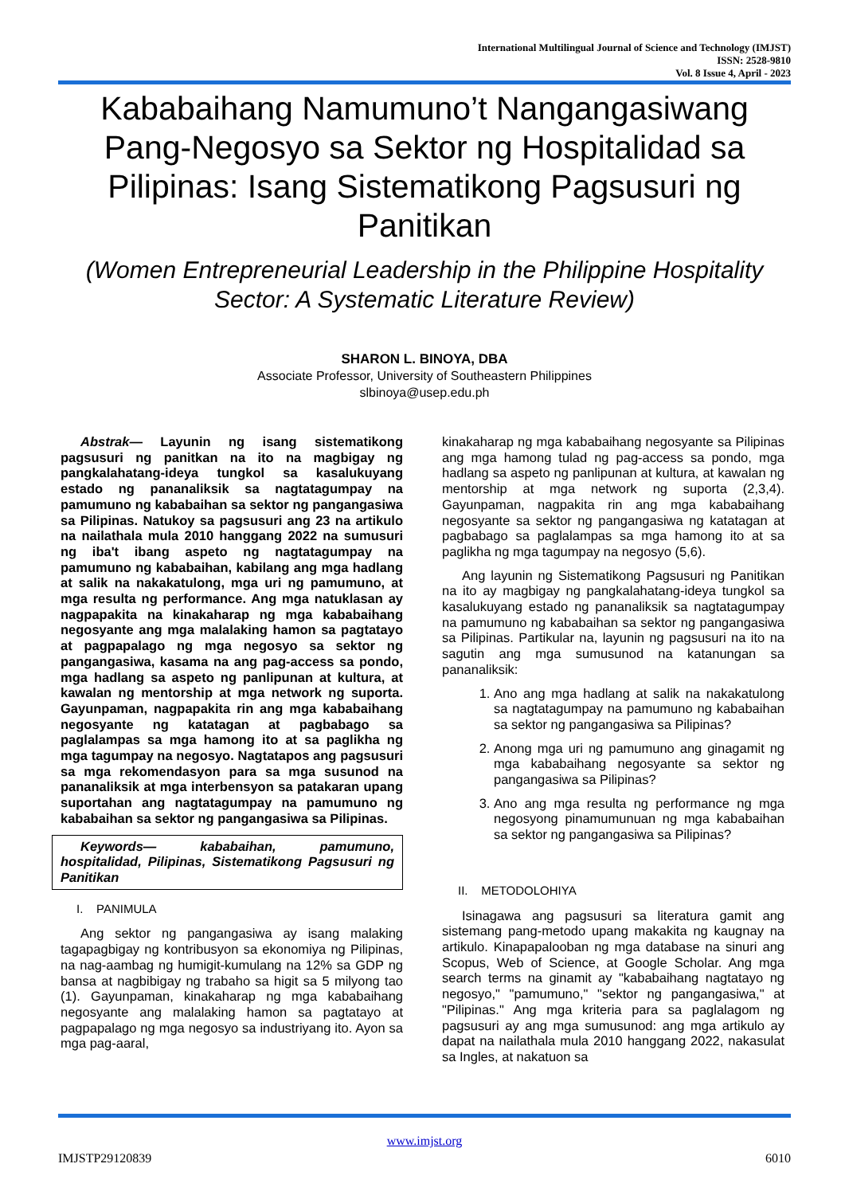International Multilingual Journal of Science and Technology (IMJST)
ISSN: 2528-9810
Vol. 8 Issue 4, April - 2023
Kababaihang Namumuno’t Nangangasiwang Pang-Negosyo sa Sektor ng Hospitalidad sa Pilipinas: Isang Sistematikong Pagsusuri ng Panitikan
(Women Entrepreneurial Leadership in the Philippine Hospitality Sector: A Systematic Literature Review)
SHARON L. BINOYA, DBA
Associate Professor, University of Southeastern Philippines
slbinoya@usep.edu.ph
Abstrak— Layunin ng isang sistematikong pagsusuri ng panitkan na ito na magbigay ng pangkalahatang-ideya tungkol sa kasalukuyang estado ng pananaliksik sa nagtatagumpay na pamumuno ng kababaihan sa sektor ng pangangasiwa sa Pilipinas. Natukoy sa pagsusuri ang 23 na artikulo na nailathala mula 2010 hanggang 2022 na sumusuri ng iba't ibang aspeto ng nagtatagumpay na pamumuno ng kababaihan, kabilang ang mga hadlang at salik na nakakatulong, mga uri ng pamumuno, at mga resulta ng performance. Ang mga natuklasan ay nagpapakita na kinakaharap ng mga kababaihang negosyante ang mga malalaking hamon sa pagtatayo at pagpapalago ng mga negosyo sa sektor ng pangangasiwa, kasama na ang pag-access sa pondo, mga hadlang sa aspeto ng panlipunan at kultura, at kawalan ng mentorship at mga network ng suporta. Gayunpaman, nagpapakita rin ang mga kababaihang negosyante ng katatagan at pagbabago sa paglalampas sa mga hamong ito at sa paglikha ng mga tagumpay na negosyo. Nagtatapos ang pagsusuri sa mga rekomendasyon para sa mga susunod na pananaliksik at mga interbensyon sa patakaran upang suportahan ang nagtatagumpay na pamumuno ng kababaihan sa sektor ng pangangasiwa sa Pilipinas.
Keywords— kababaihan, pamumuno, hospitalidad, Pilipinas, Sistematikong Pagsusuri ng Panitikan
I. PANIMULA
Ang sektor ng pangangasiwa ay isang malaking tagapagbigay ng kontribusyon sa ekonomiya ng Pilipinas, na nag-aambag ng humigit-kumulang na 12% sa GDP ng bansa at nagbibigay ng trabaho sa higit sa 5 milyong tao (1). Gayunpaman, kinakaharap ng mga kababaihang negosyante ang malalaking hamon sa pagtatayo at pagpapalago ng mga negosyo sa industriyang ito. Ayon sa mga pag-aaral,
kinakaharap ng mga kababaihang negosyante sa Pilipinas ang mga hamong tulad ng pag-access sa pondo, mga hadlang sa aspeto ng panlipunan at kultura, at kawalan ng mentorship at mga network ng suporta (2,3,4). Gayunpaman, nagpakita rin ang mga kababaihang negosyante sa sektor ng pangangasiwa ng katatagan at pagbabago sa paglalampas sa mga hamong ito at sa paglikha ng mga tagumpay na negosyo (5,6).
Ang layunin ng Sistematikong Pagsusuri ng Panitikan na ito ay magbigay ng pangkalahatang-ideya tungkol sa kasalukuyang estado ng pananaliksik sa nagtatagumpay na pamumuno ng kababaihan sa sektor ng pangangasiwa sa Pilipinas. Partikular na, layunin ng pagsusuri na ito na sagutin ang mga sumusunod na katanungan sa pananaliksik:
1. Ano ang mga hadlang at salik na nakakatulong sa nagtatagumpay na pamumuno ng kababaihan sa sektor ng pangangasiwa sa Pilipinas?
2. Anong mga uri ng pamumuno ang ginagamit ng mga kababaihang negosyante sa sektor ng pangangasiwa sa Pilipinas?
3. Ano ang mga resulta ng performance ng mga negosyong pinamumunuan ng mga kababaihan sa sektor ng pangangasiwa sa Pilipinas?
II. METODOLOHIYA
Isinagawa ang pagsusuri sa literatura gamit ang sistemang pang-metodo upang makakita ng kaugnay na artikulo. Kinapapalooban ng mga database na sinuri ang Scopus, Web of Science, at Google Scholar. Ang mga search terms na ginamit ay "kababaihang nagtatayo ng negosyo," "pamumuno," "sektor ng pangangasiwa," at "Pilipinas." Ang mga kriteria para sa paglalagom ng pagsusuri ay ang mga sumusunod: ang mga artikulo ay dapat na nailathala mula 2010 hanggang 2022, nakasulat sa Ingles, at nakatuon sa
www.imjst.org
IMJSTP29120839 6010